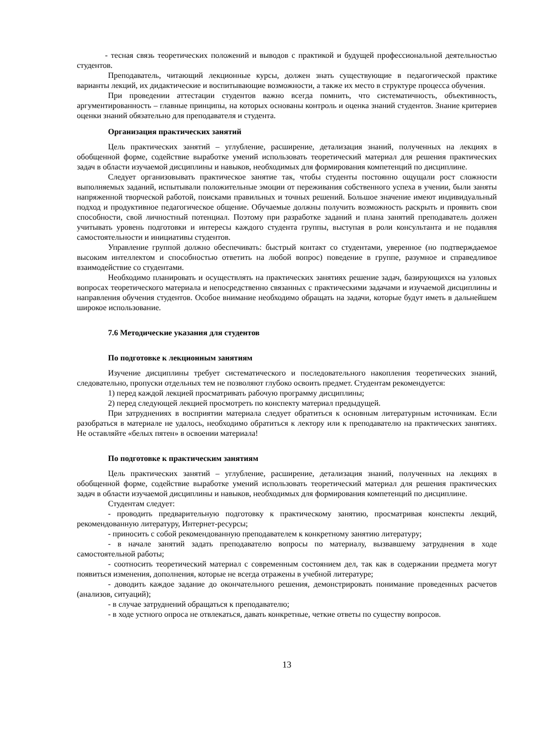- тесная связь теоретических положений и выводов с практикой и будущей профессиональной деятельностью студентов.
Преподаватель, читающий лекционные курсы, должен знать существующие в педагогической практике варианты лекций, их дидактические и воспитывающие возможности, а также их место в структуре процесса обучения.
При проведении аттестации студентов важно всегда помнить, что систематичность, объективность, аргументированность – главные принципы, на которых основаны контроль и оценка знаний студентов. Знание критериев оценки знаний обязательно для преподавателя и студента.
Организация практических занятий
Цель практических занятий – углубление, расширение, детализация знаний, полученных на лекциях в обобщенной форме, содействие выработке умений использовать теоретический материал для решения практических задач в области изучаемой дисциплины и навыков, необходимых для формирования компетенций по дисциплине.
Следует организовывать практическое занятие так, чтобы студенты постоянно ощущали рост сложности выполняемых заданий, испытывали положительные эмоции от переживания собственного успеха в учении, были заняты напряженной творческой работой, поисками правильных и точных решений. Большое значение имеют индивидуальный подход и продуктивное педагогическое общение. Обучаемые должны получить возможность раскрыть и проявить свои способности, свой личностный потенциал. Поэтому при разработке заданий и плана занятий преподаватель должен учитывать уровень подготовки и интересы каждого студента группы, выступая в роли консультанта и не подавляя самостоятельности и инициативы студентов.
Управление группой должно обеспечивать: быстрый контакт со студентами, уверенное (но подтверждаемое высоким интеллектом и способностью ответить на любой вопрос) поведение в группе, разумное и справедливое взаимодействие со студентами.
Необходимо планировать и осуществлять на практических занятиях решение задач, базирующихся на узловых вопросах теоретического материала и непосредственно связанных с практическими задачами и изучаемой дисциплины и направления обучения студентов. Особое внимание необходимо обращать на задачи, которые будут иметь в дальнейшем широкое использование.
7.6 Методические указания для студентов
По подготовке к лекционным занятиям
Изучение дисциплины требует систематического и последовательного накопления теоретических знаний, следовательно, пропуски отдельных тем не позволяют глубоко освоить предмет. Студентам рекомендуется:
1) перед каждой лекцией просматривать рабочую программу дисциплины;
2) перед следующей лекцией просмотреть по конспекту материал предыдущей.
При затруднениях в восприятии материала следует обратиться к основным литературным источникам. Если разобраться в материале не удалось, необходимо обратиться к лектору или к преподавателю на практических занятиях. Не оставляйте «белых пятен» в освоении материала!
По подготовке к практическим занятиям
Цель практических занятий – углубление, расширение, детализация знаний, полученных на лекциях в обобщенной форме, содействие выработке умений использовать теоретический материал для решения практических задач в области изучаемой дисциплины и навыков, необходимых для формирования компетенций по дисциплине.
Студентам следует:
- проводить предварительную подготовку к практическому занятию, просматривая конспекты лекций, рекомендованную литературу, Интернет-ресурсы;
- приносить с собой рекомендованную преподавателем к конкретному занятию литературу;
- в начале занятий задать преподавателю вопросы по материалу, вызвавшему затруднения в ходе самостоятельной работы;
- соотносить теоретический материал с современным состоянием дел, так как в содержании предмета могут появиться изменения, дополнения, которые не всегда отражены в учебной литературе;
- доводить каждое задание до окончательного решения, демонстрировать понимание проведенных расчетов (анализов, ситуаций);
- в случае затруднений обращаться к преподавателю;
- в ходе устного опроса не отвлекаться, давать конкретные, четкие ответы по существу вопросов.
13